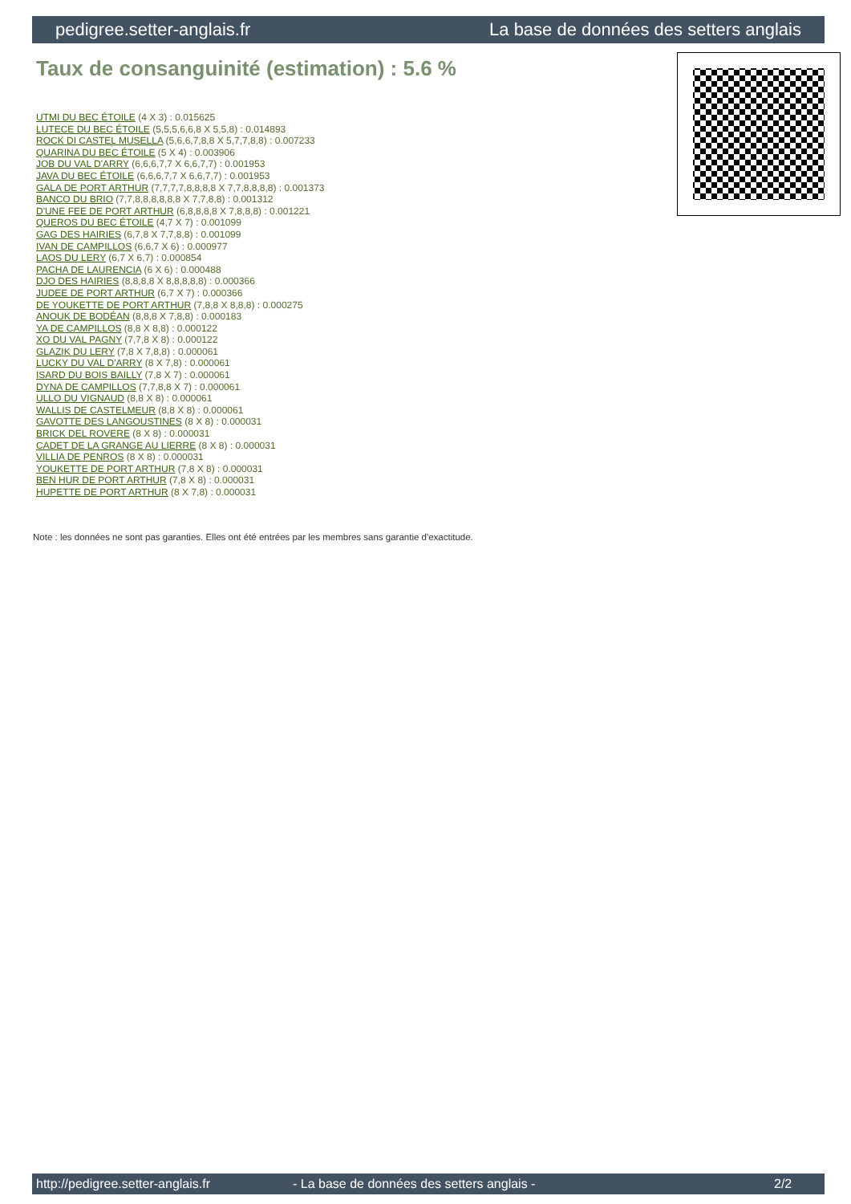pedigree.setter-anglais.fr La base de données des setters anglais
Taux de consanguinité (estimation) : 5.6 %
UTMI DU BEC ÉTOILE (4 X 3) : 0.015625
LUTECE DU BEC ÉTOILE (5,5,5,6,6,8 X 5,5,8) : 0.014893
ROCK DI CASTEL MUSELLA (5,6,6,7,8,8 X 5,7,7,8,8) : 0.007233
QUARINA DU BEC ÉTOILE (5 X 4) : 0.003906
JOB DU VAL D'ARRY (6,6,6,7,7 X 6,6,7,7) : 0.001953
JAVA DU BEC ÉTOILE (6,6,6,7,7 X 6,6,7,7) : 0.001953
GALA DE PORT ARTHUR (7,7,7,7,8,8,8,8 X 7,7,8,8,8,8) : 0.001373
BANCO DU BRIO (7,7,8,8,8,8,8,8 X 7,7,8,8) : 0.001312
D'UNE FEE DE PORT ARTHUR (6,8,8,8,8 X 7,8,8,8) : 0.001221
QUEROS DU BEC ÉTOILE (4,7 X 7) : 0.001099
GAG DES HAIRIES (6,7,8 X 7,7,8,8) : 0.001099
IVAN DE CAMPILLOS (6,6,7 X 6) : 0.000977
LAOS DU LERY (6,7 X 6,7) : 0.000854
PACHA DE LAURENCIA (6 X 6) : 0.000488
DJO DES HAIRIES (8,8,8,8 X 8,8,8,8,8) : 0.000366
JUDEE DE PORT ARTHUR (6,7 X 7) : 0.000366
DE YOUKETTE DE PORT ARTHUR (7,8,8 X 8,8,8) : 0.000275
ANOUK DE BODÉAN (8,8,8 X 7,8,8) : 0.000183
YA DE CAMPILLOS (8,8 X 8,8) : 0.000122
XO DU VAL PAGNY (7,7,8 X 8) : 0.000122
GLAZIK DU LERY (7,8 X 7,8,8) : 0.000061
LUCKY DU VAL D'ARRY (8 X 7,8) : 0.000061
ISARD DU BOIS BAILLY (7,8 X 7) : 0.000061
DYNA DE CAMPILLOS (7,7,8,8 X 7) : 0.000061
ULLO DU VIGNAUD (8,8 X 8) : 0.000061
WALLIS DE CASTELMEUR (8,8 X 8) : 0.000061
GAVOTTE DES LANGOUSTINES (8 X 8) : 0.000031
BRICK DEL ROVERE (8 X 8) : 0.000031
CADET DE LA GRANGE AU LIERRE (8 X 8) : 0.000031
VILLIA DE PENROS (8 X 8) : 0.000031
YOUKETTE DE PORT ARTHUR (7,8 X 8) : 0.000031
BEN HUR DE PORT ARTHUR (7,8 X 8) : 0.000031
HUPETTE DE PORT ARTHUR (8 X 7,8) : 0.000031
Note : les données ne sont pas garanties. Elles ont été entrées par les membres sans garantie d'exactitude.
http://pedigree.setter-anglais.fr - La base de données des setters anglais - 2/2